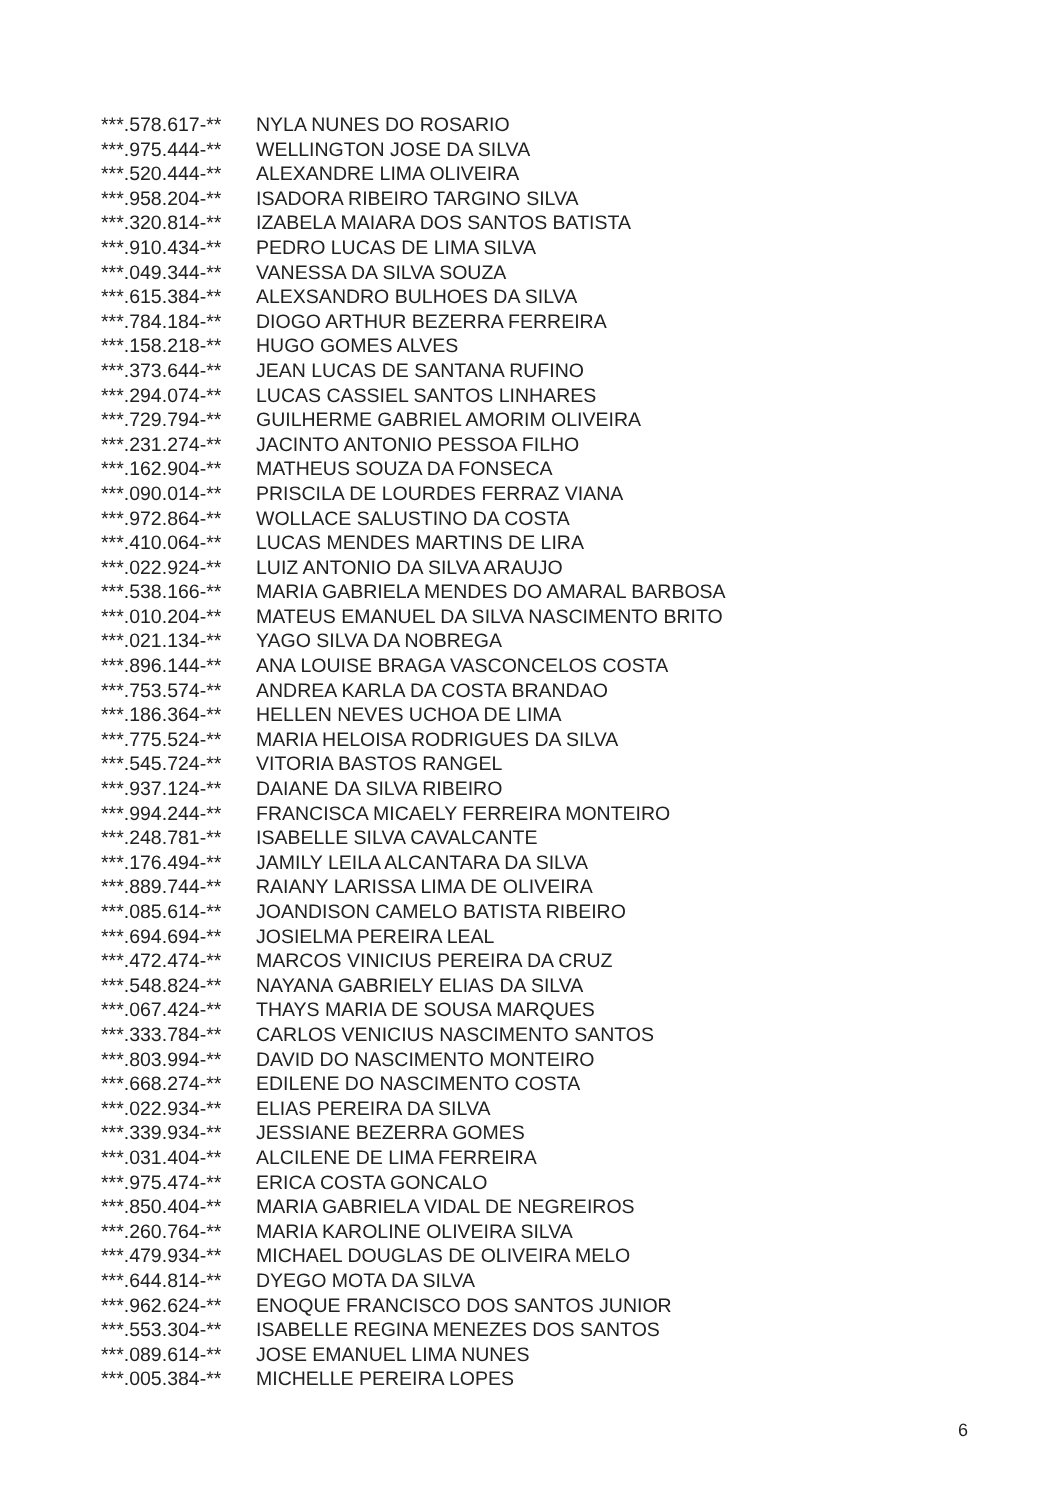| ***.578.617-** | NYLA NUNES DO ROSARIO |
| ***.975.444-** | WELLINGTON JOSE DA SILVA |
| ***.520.444-** | ALEXANDRE LIMA OLIVEIRA |
| ***.958.204-** | ISADORA RIBEIRO TARGINO SILVA |
| ***.320.814-** | IZABELA MAIARA DOS SANTOS BATISTA |
| ***.910.434-** | PEDRO LUCAS DE LIMA SILVA |
| ***.049.344-** | VANESSA DA SILVA SOUZA |
| ***.615.384-** | ALEXSANDRO BULHOES DA SILVA |
| ***.784.184-** | DIOGO ARTHUR BEZERRA FERREIRA |
| ***.158.218-** | HUGO GOMES ALVES |
| ***.373.644-** | JEAN LUCAS DE SANTANA RUFINO |
| ***.294.074-** | LUCAS CASSIEL SANTOS LINHARES |
| ***.729.794-** | GUILHERME GABRIEL AMORIM OLIVEIRA |
| ***.231.274-** | JACINTO ANTONIO PESSOA FILHO |
| ***.162.904-** | MATHEUS SOUZA DA FONSECA |
| ***.090.014-** | PRISCILA DE LOURDES FERRAZ VIANA |
| ***.972.864-** | WOLLACE SALUSTINO DA COSTA |
| ***.410.064-** | LUCAS MENDES MARTINS DE LIRA |
| ***.022.924-** | LUIZ ANTONIO DA SILVA ARAUJO |
| ***.538.166-** | MARIA GABRIELA MENDES DO AMARAL BARBOSA |
| ***.010.204-** | MATEUS EMANUEL DA SILVA NASCIMENTO BRITO |
| ***.021.134-** | YAGO SILVA DA NOBREGA |
| ***.896.144-** | ANA LOUISE BRAGA VASCONCELOS COSTA |
| ***.753.574-** | ANDREA KARLA DA COSTA BRANDAO |
| ***.186.364-** | HELLEN NEVES UCHOA DE LIMA |
| ***.775.524-** | MARIA HELOISA RODRIGUES DA SILVA |
| ***.545.724-** | VITORIA BASTOS RANGEL |
| ***.937.124-** | DAIANE DA SILVA RIBEIRO |
| ***.994.244-** | FRANCISCA MICAELY FERREIRA MONTEIRO |
| ***.248.781-** | ISABELLE SILVA CAVALCANTE |
| ***.176.494-** | JAMILY LEILA ALCANTARA DA SILVA |
| ***.889.744-** | RAIANY LARISSA LIMA DE OLIVEIRA |
| ***.085.614-** | JOANDISON CAMELO BATISTA RIBEIRO |
| ***.694.694-** | JOSIELMA PEREIRA LEAL |
| ***.472.474-** | MARCOS VINICIUS PEREIRA DA CRUZ |
| ***.548.824-** | NAYANA GABRIELY ELIAS DA SILVA |
| ***.067.424-** | THAYS MARIA DE SOUSA MARQUES |
| ***.333.784-** | CARLOS VENICIUS NASCIMENTO SANTOS |
| ***.803.994-** | DAVID DO NASCIMENTO MONTEIRO |
| ***.668.274-** | EDILENE DO NASCIMENTO COSTA |
| ***.022.934-** | ELIAS PEREIRA DA SILVA |
| ***.339.934-** | JESSIANE BEZERRA GOMES |
| ***.031.404-** | ALCILENE DE LIMA FERREIRA |
| ***.975.474-** | ERICA COSTA GONCALO |
| ***.850.404-** | MARIA GABRIELA VIDAL DE NEGREIROS |
| ***.260.764-** | MARIA KAROLINE OLIVEIRA SILVA |
| ***.479.934-** | MICHAEL DOUGLAS DE OLIVEIRA MELO |
| ***.644.814-** | DYEGO MOTA DA SILVA |
| ***.962.624-** | ENOQUE FRANCISCO DOS SANTOS JUNIOR |
| ***.553.304-** | ISABELLE REGINA MENEZES DOS SANTOS |
| ***.089.614-** | JOSE EMANUEL LIMA NUNES |
| ***.005.384-** | MICHELLE PEREIRA LOPES |
6